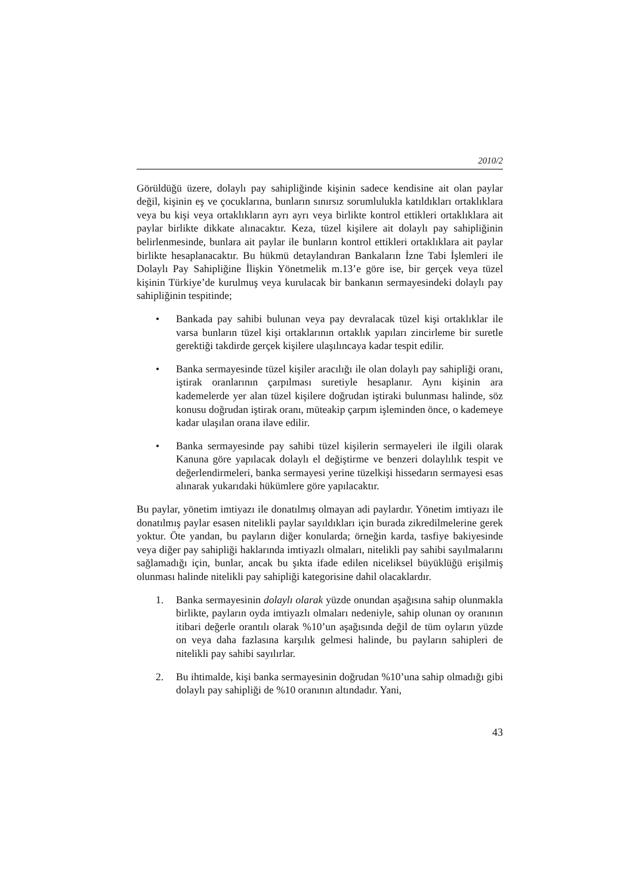2010/2
Görüldüğü üzere, dolaylı pay sahipliğinde kişinin sadece kendisine ait olan paylar değil, kişinin eş ve çocuklarına, bunların sınırsız sorumlulukla katıldıkları ortaklıklara veya bu kişi veya ortaklıkların ayrı ayrı veya birlikte kontrol ettikleri ortaklıklara ait paylar birlikte dikkate alınacaktır. Keza, tüzel kişilere ait dolaylı pay sahipliğinin belirlenmesinde, bunlara ait paylar ile bunların kontrol ettikleri ortaklıklara ait paylar birlikte hesaplanacaktır. Bu hükmü detaylandıran Bankaların İzne Tabi İşlemleri ile Dolaylı Pay Sahipliğine İlişkin Yönetmelik m.13’e göre ise, bir gerçek veya tüzel kişinin Türkiye’de kurulmuş veya kurulacak bir bankanın sermayesindeki dolaylı pay sahipliğinin tespitinde;
• Bankada pay sahibi bulunan veya pay devralacak tüzel kişi ortaklıklar ile varsa bunların tüzel kişi ortaklarının ortaklık yapıları zincirleme bir suretle gerektiği takdirde gerçek kişilere ulaşılıncaya kadar tespit edilir.
• Banka sermayesinde tüzel kişiler aracılığı ile olan dolaylı pay sahipliği oranı, iştirak oranlarının çarpılması suretiyle hesaplanır. Aynı kişinin ara kademelerde yer alan tüzel kişilere doğrudan iştiraki bulunması halinde, söz konusu doğrudan iştirak oranı, müteakip çarpım işleminden önce, o kademeye kadar ulaşılan orana ilave edilir.
• Banka sermayesinde pay sahibi tüzel kişilerin sermayeleri ile ilgili olarak Kanuna göre yapılacak dolaylı el değiştirme ve benzeri dolaylılık tespit ve değerlendirmeleri, banka sermayesi yerine tüzelkişi hissedarın sermayesi esas alınarak yukarıdaki hükümlere göre yapılacaktır.
Bu paylar, yönetim imtiyazı ile donatılmış olmayan adi paylardır. Yönetim imtiyazı ile donatılmış paylar esasen nitelikli paylar sayıldıkları için burada zikredilmelerine gerek yoktur. Öte yandan, bu payların diğer konularda; örneğin karda, tasfiye bakiyesinde veya diğer pay sahipliği haklarında imtiyazlı olmaları, nitelikli pay sahibi sayılmalarını sağlamadığı için, bunlar, ancak bu şıkta ifade edilen niceliksel büyüklüğü erişilmiş olunması halinde nitelikli pay sahipliği kategorisine dahil olacaklardır.
1. Banka sermayesinin dolaylı olarak yüzde onundan aşağısına sahip olunmakla birlikte, payların oyda imtiyazlı olmaları nedeniyle, sahip olunan oy oranının itibari değerle orantılı olarak %10’un aşağısında değil de tüm oyların yüzde on veya daha fazlasına karşılık gelmesi halinde, bu payların sahipleri de nitelikli pay sahibi sayılırlar.
2. Bu ihtimalde, kişi banka sermayesinin doğrudan %10’una sahip olmadığı gibi dolaylı pay sahipliği de %10 oranının altındadır. Yani,
43